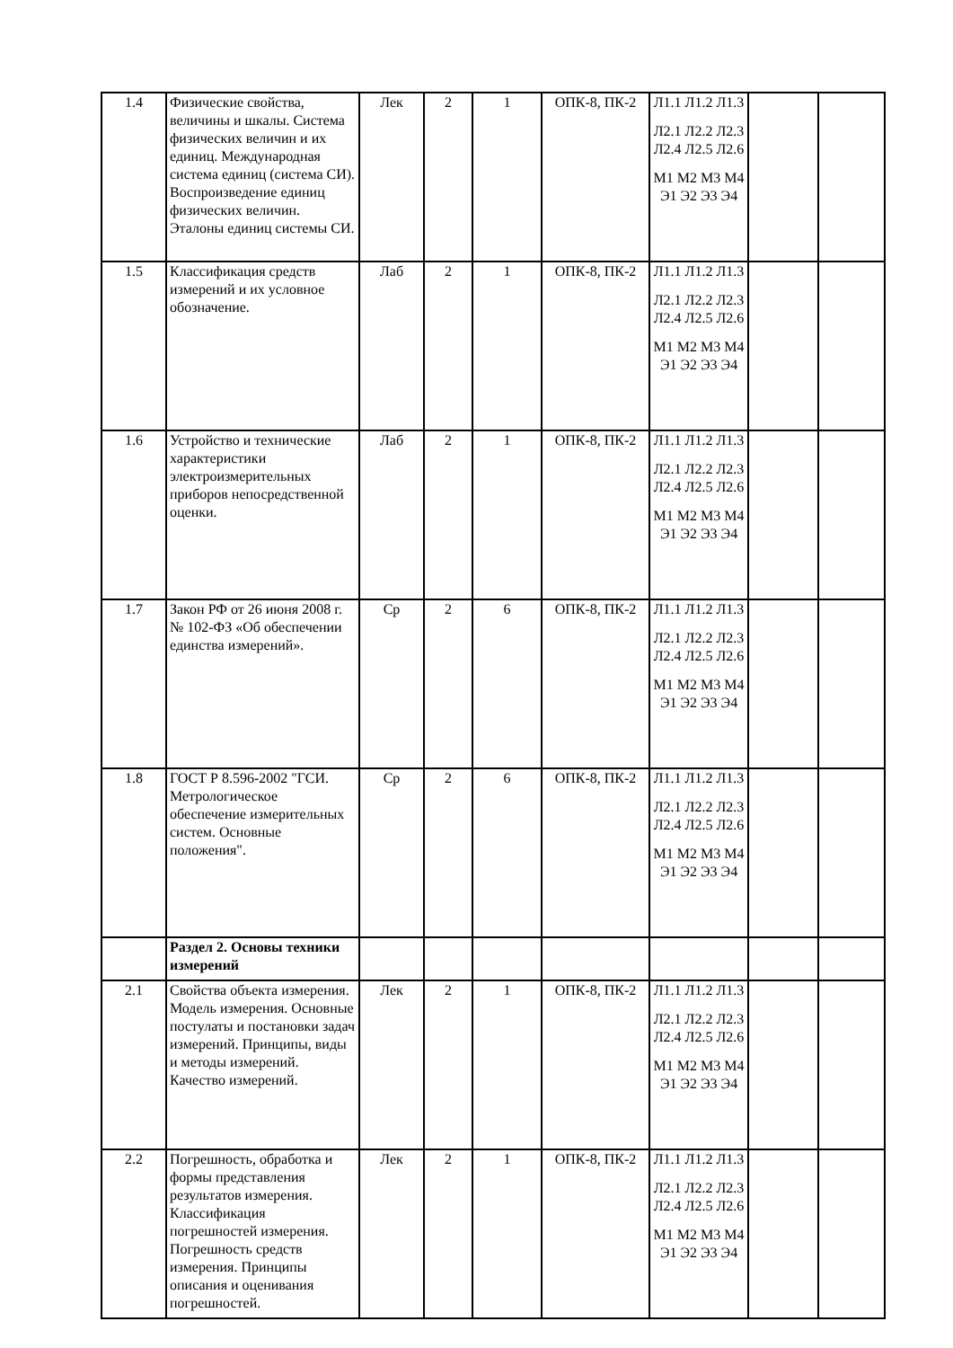| 1.4 | Физические свойства, величины и шкалы. Система физических величин и их единиц. Международная система единиц (система СИ). Воспроизведение единиц физических величин. Эталоны единиц системы СИ. | Лек | 2 | 1 | ОПК-8, ПК-2 | Л1.1 Л1.2 Л1.3 Л2.1 Л2.2 Л2.3 Л2.4 Л2.5 Л2.6 М1 М2 М3 М4 Э1 Э2 Э3 Э4 | | |
| 1.5 | Классификация средств измерений и их условное обозначение. | Лаб | 2 | 1 | ОПК-8, ПК-2 | Л1.1 Л1.2 Л1.3 Л2.1 Л2.2 Л2.3 Л2.4 Л2.5 Л2.6 М1 М2 М3 М4 Э1 Э2 Э3 Э4 | | |
| 1.6 | Устройство и технические характеристики электроизмерительных приборов непосредственной оценки. | Лаб | 2 | 1 | ОПК-8, ПК-2 | Л1.1 Л1.2 Л1.3 Л2.1 Л2.2 Л2.3 Л2.4 Л2.5 Л2.6 М1 М2 М3 М4 Э1 Э2 Э3 Э4 | | |
| 1.7 | Закон РФ от 26 июня 2008 г. № 102-ФЗ «Об обеспечении единства измерений». | Ср | 2 | 6 | ОПК-8, ПК-2 | Л1.1 Л1.2 Л1.3 Л2.1 Л2.2 Л2.3 Л2.4 Л2.5 Л2.6 М1 М2 М3 М4 Э1 Э2 Э3 Э4 | | |
| 1.8 | ГОСТ Р 8.596-2002 "ГСИ. Метрологическое обеспечение измерительных систем. Основные положения". | Ср | 2 | 6 | ОПК-8, ПК-2 | Л1.1 Л1.2 Л1.3 Л2.1 Л2.2 Л2.3 Л2.4 Л2.5 Л2.6 М1 М2 М3 М4 Э1 Э2 Э3 Э4 | | |
| | Раздел 2. Основы техники измерений | | | | | | | |
| 2.1 | Свойства объекта измерения. Модель измерения. Основные постулаты и постановки задач измерений. Принципы, виды и методы измерений. Качество измерений. | Лек | 2 | 1 | ОПК-8, ПК-2 | Л1.1 Л1.2 Л1.3 Л2.1 Л2.2 Л2.3 Л2.4 Л2.5 Л2.6 М1 М2 М3 М4 Э1 Э2 Э3 Э4 | | |
| 2.2 | Погрешность, обработка и формы представления результатов измерения. Классификация погрешностей измерения. Погрешность средств измерения. Принципы описания и оценивания погрешностей. | Лек | 2 | 1 | ОПК-8, ПК-2 | Л1.1 Л1.2 Л1.3 Л2.1 Л2.2 Л2.3 Л2.4 Л2.5 Л2.6 М1 М2 М3 М4 Э1 Э2 Э3 Э4 | | |